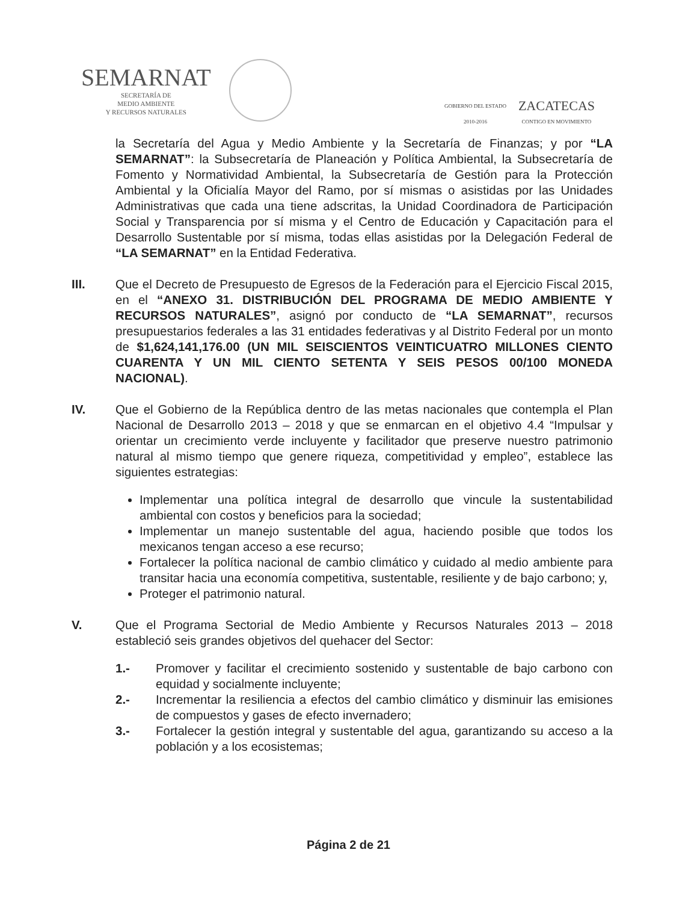SEMARNAT
SECRETARÍA DE
MEDIO AMBIENTE
Y RECURSOS NATURALES
GOBIERNO DEL ESTADO
2010-2016
ZACATECAS
CONTIGO EN MOVIMIENTO
la Secretaría del Agua y Medio Ambiente y la Secretaría de Finanzas; y por “LA SEMARNAT”: la Subsecretaría de Planeación y Política Ambiental, la Subsecretaría de Fomento y Normatividad Ambiental, la Subsecretaría de Gestión para la Protección Ambiental y la Oficialía Mayor del Ramo, por sí mismas o asistidas por las Unidades Administrativas que cada una tiene adscritas, la Unidad Coordinadora de Participación Social y Transparencia por sí misma y el Centro de Educación y Capacitación para el Desarrollo Sustentable por sí misma, todas ellas asistidas por la Delegación Federal de “LA SEMARNAT” en la Entidad Federativa.
III. Que el Decreto de Presupuesto de Egresos de la Federación para el Ejercicio Fiscal 2015, en el “ANEXO 31. DISTRIBUCIÓN DEL PROGRAMA DE MEDIO AMBIENTE Y RECURSOS NATURALES”, asignó por conducto de “LA SEMARNAT”, recursos presupuestarios federales a las 31 entidades federativas y al Distrito Federal por un monto de $1,624,141,176.00 (UN MIL SEISCIENTOS VEINTICUATRO MILLONES CIENTO CUARENTA Y UN MIL CIENTO SETENTA Y SEIS PESOS 00/100 MONEDA NACIONAL).
IV. Que el Gobierno de la República dentro de las metas nacionales que contempla el Plan Nacional de Desarrollo 2013 – 2018 y que se enmarcan en el objetivo 4.4 “Impulsar y orientar un crecimiento verde incluyente y facilitador que preserve nuestro patrimonio natural al mismo tiempo que genere riqueza, competitividad y empleo”, establece las siguientes estrategias:
Implementar una política integral de desarrollo que vincule la sustentabilidad ambiental con costos y beneficios para la sociedad;
Implementar un manejo sustentable del agua, haciendo posible que todos los mexicanos tengan acceso a ese recurso;
Fortalecer la política nacional de cambio climático y cuidado al medio ambiente para transitar hacia una economía competitiva, sustentable, resiliente y de bajo carbono; y,
Proteger el patrimonio natural.
V. Que el Programa Sectorial de Medio Ambiente y Recursos Naturales 2013 – 2018 estableció seis grandes objetivos del quehacer del Sector:
1.- Promover y facilitar el crecimiento sostenido y sustentable de bajo carbono con equidad y socialmente incluyente;
2.- Incrementar la resiliencia a efectos del cambio climático y disminuir las emisiones de compuestos y gases de efecto invernadero;
3.- Fortalecer la gestión integral y sustentable del agua, garantizando su acceso a la población y a los ecosistemas;
Página 2 de 21